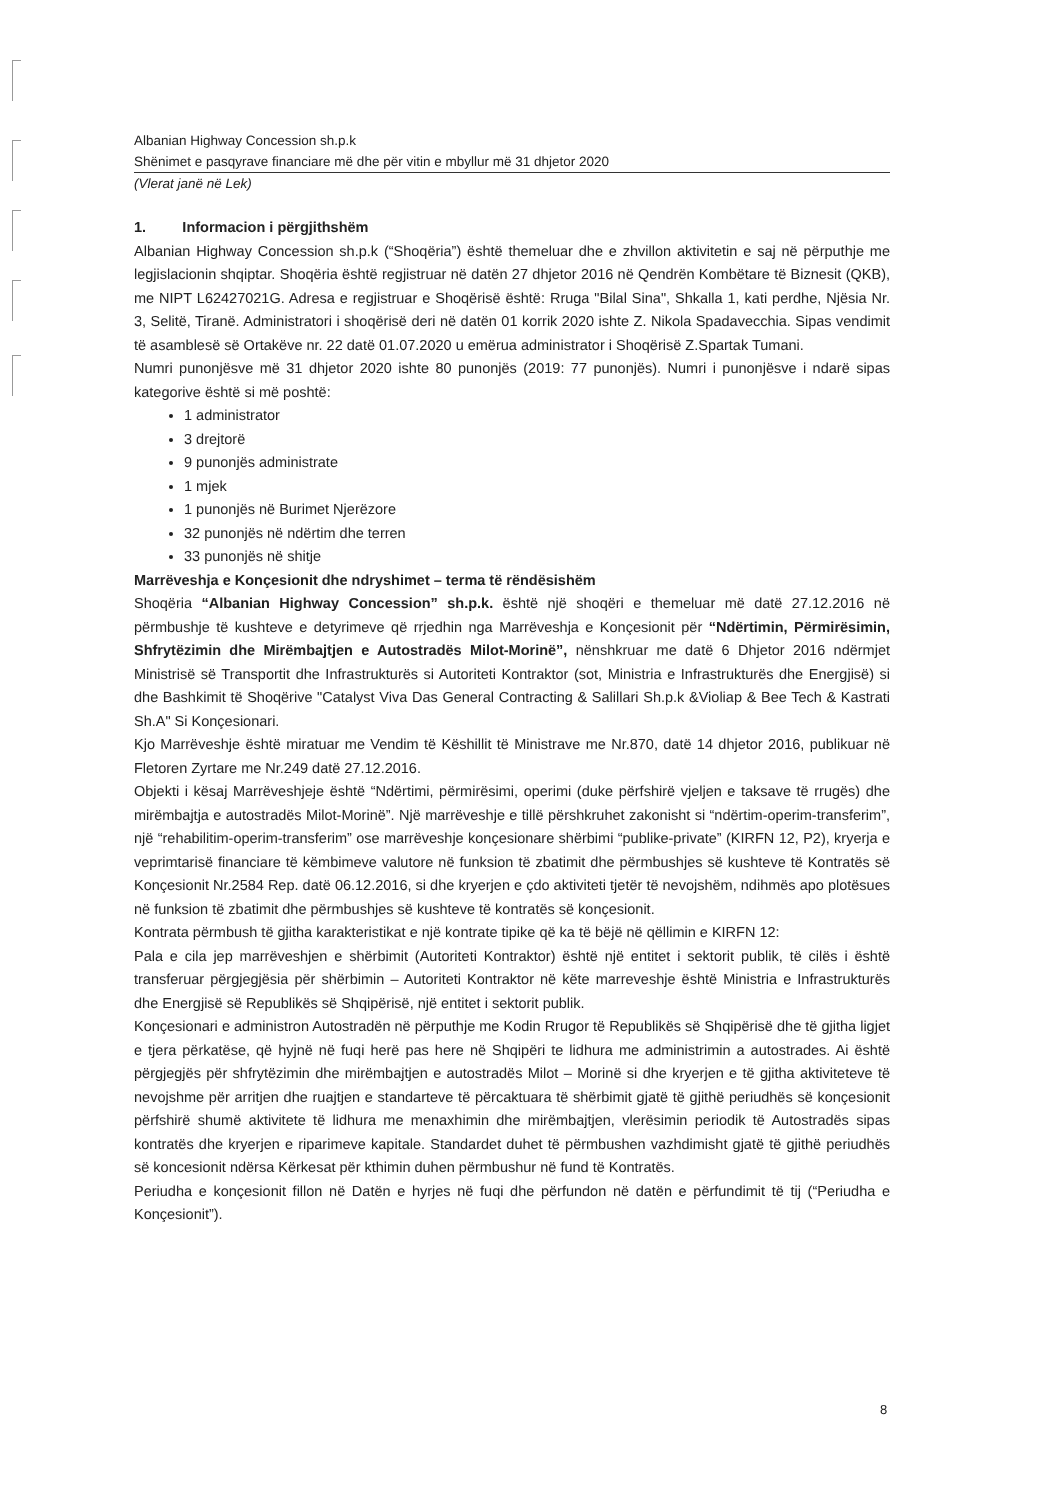Albanian Highway Concession sh.p.k
Shënimet e pasqyrave financiare më dhe për vitin e mbyllur më 31 dhjetor 2020
(Vlerat janë në Lek)
1. Informacion i përgjithshëm
Albanian Highway Concession sh.p.k (“Shoqëria”) është themeluar dhe e zhvillon aktivitetin e saj në përputhje me legjislacionin shqiptar. Shoqëria është regjistruar në datën 27 dhjetor 2016 në Qendrën Kombëtare të Biznesit (QKB), me NIPT L62427021G. Adresa e regjistruar e Shoqërisë është: Rruga "Bilal Sina", Shkalla 1, kati perdhe, Njësia Nr. 3, Selitë, Tiranë. Administratori i shoqërisë deri në datën 01 korrik 2020 ishte Z. Nikola Spadavecchia. Sipas vendimit të asamblesë së Ortakëve nr. 22 datë 01.07.2020 u emërua administrator i Shoqërisë Z.Spartak Tumani.
Numri punonjësve më 31 dhjetor 2020 ishte 80 punonjës (2019: 77 punonjës). Numri i punonjësve i ndarë sipas kategorive është si më poshtë:
1 administrator
3 drejtorë
9 punonjës administrate
1 mjek
1 punonjës në Burimet Njerëzore
32 punonjës në ndërtim dhe terren
33 punonjës në shitje
Marrëveshja e Konçesionit dhe ndryshimet – terma të rëndësishëm
Shoqëria “Albanian Highway Concession” sh.p.k. është një shoqëri e themeluar më datë 27.12.2016 në përmbushje të kushteve e detyrimeve që rrjedhin nga Marrëveshja e Konçesionit për “Ndërtimin, Përmirësimin, Shfrytëzimin dhe Mirëmbajtjen e Autostradës Milot-Morinë”, nënshkruar me datë 6 Dhjetor 2016 ndërmjet Ministrisë së Transportit dhe Infrastrukturës si Autoriteti Kontraktor (sot, Ministria e Infrastrukturës dhe Energjisë) si dhe Bashkimit të Shoqërive "Catalyst Viva Das General Contracting & Salillari Sh.p.k &Violiap & Bee Tech & Kastrati Sh.A" Si Konçesionari.
Kjo Marrëveshje është miratuar me Vendim të Këshillit të Ministrave me Nr.870, datë 14 dhjetor 2016, publikuar në Fletoren Zyrtare me Nr.249 datë 27.12.2016.
Objekti i kësaj Marrëveshjeje është “Ndërtimi, përmirësimi, operimi (duke përfshirë vjeljen e taksave të rrugës) dhe mirëmbajtja e autostradës Milot-Morinë”. Një marrëveshje e tillë përshkruhet zakonisht si “ndërtim-operim-transferim”, një “rehabilitim-operim-transferim” ose marrëveshje konçesionare shërbimi “publike-private” (KIRFN 12, P2), kryerja e veprimtarisë financiare të këmbimeve valutore në funksion të zbatimit dhe përmbushjes së kushteve të Kontratës së Konçesionit Nr.2584 Rep. datë 06.12.2016, si dhe kryerjen e çdo aktiviteti tjetër të nevojshëm, ndihmës apo plotësues në funksion të zbatimit dhe përmbushjes së kushteve të kontratës së konçesionit.
Kontrata përmbush të gjitha karakteristikat e një kontrate tipike që ka të bëjë në qëllimin e KIRFN 12:
Pala e cila jep marrëveshjen e shërbimit (Autoriteti Kontraktor) është një entitet i sektorit publik, të cilës i është transferuar përgjegjësia për shërbimin – Autoriteti Kontraktor në këte marreveshje është Ministria e Infrastrukturës dhe Energjisë së Republikës së Shqipërisë, një entitet i sektorit publik.
Konçesionari e administron Autostradën në përputhje me Kodin Rrugor të Republikës së Shqipërisë dhe të gjitha ligjet e tjera përkatëse, që hyjnë në fuqi herë pas here në Shqipëri te lidhura me administrimin a autostrades. Ai është përgjegjës për shfrytëzimin dhe mirëmbajtjen e autostradës Milot – Morinë si dhe kryerjen e të gjitha aktiviteteve të nevojshme për arritjen dhe ruajtjen e standarteve të përcaktuara të shërbimit gjatë të gjithë periudhës së konçesionit përfshirë shumë aktivitete të lidhura me menaxhimin dhe mirëmbajtjen, vlerësimin periodik të Autostradës sipas kontratës dhe kryerjen e riparimeve kapitale. Standardet duhet të përmbushen vazhdimisht gjatë të gjithë periudhës së koncesionit ndërsa Kërkesat për kthimin duhen përmbushur në fund të Kontratës.
Periudha e konçesionit fillon në Datën e hyrjes në fuqi dhe përfundon në datën e përfundimit të tij (“Periudha e Konçesionit”).
8